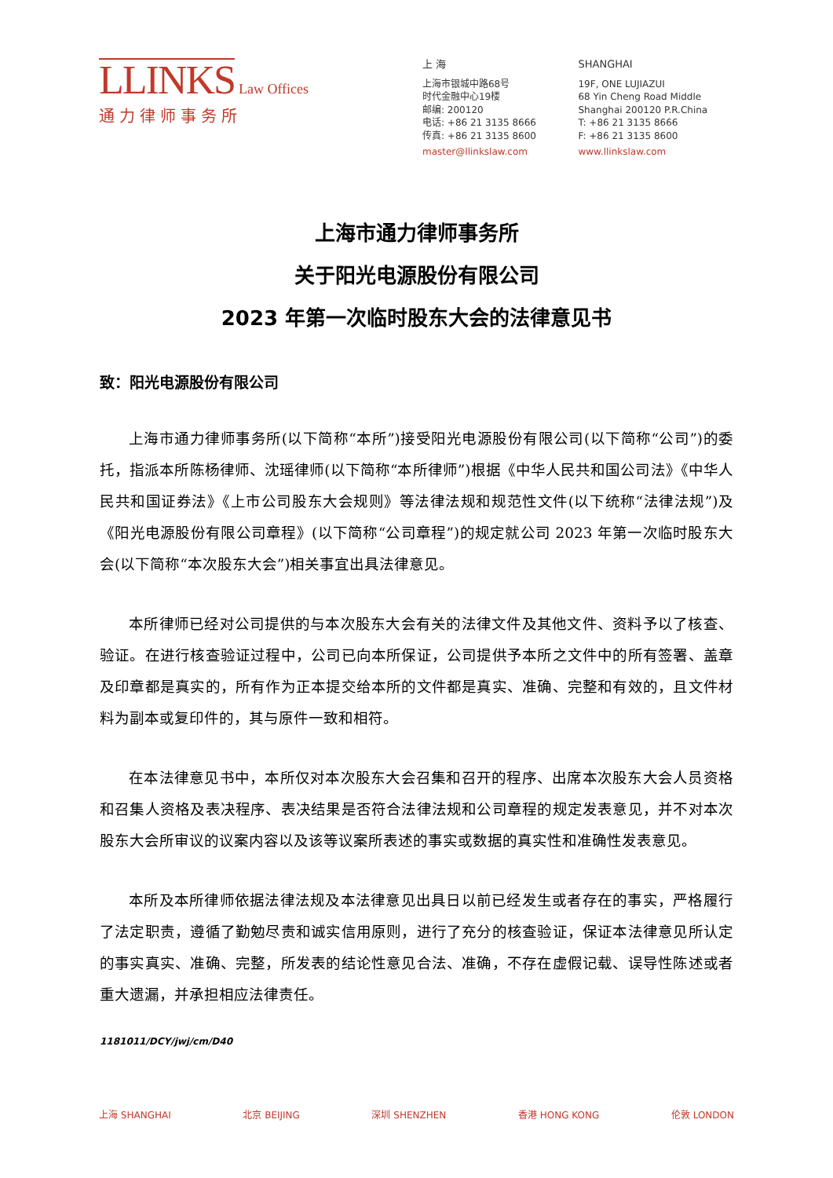LLINKS
Law Offices
通力律师事务所
上 海
上海市银城中路68号
时代金融中心19楼
邮编: 200120
电话: +86 21 3135 8666
传真: +86 21 3135 8600
master@llinkslaw.com
SHANGHAI
19F, ONE LUJIAZUI
68 Yin Cheng Road Middle
Shanghai 200120 P.R.China
T: +86 21 3135 8666
F: +86 21 3135 8600
www.llinkslaw.com
上海市通力律师事务所
关于阳光电源股份有限公司
2023 年第一次临时股东大会的法律意见书
致：阳光电源股份有限公司
上海市通力律师事务所(以下简称“本所”)接受阳光电源股份有限公司(以下简称“公司”)的委托，指派本所陈杨律师、沈瑶律师(以下简称“本所律师”)根据《中华人民共和国公司法》《中华人民共和国证券法》《上市公司股东大会规则》等法律法规和规范性文件(以下统称“法律法规”)及《阳光电源股份有限公司章程》(以下简称“公司章程”)的规定就公司 2023 年第一次临时股东大会(以下简称“本次股东大会”)相关事宜出具法律意见。
本所律师已经对公司提供的与本次股东大会有关的法律文件及其他文件、资料予以了核查、验证。在进行核查验证过程中，公司已向本所保证，公司提供予本所之文件中的所有签署、盖章及印章都是真实的，所有作为正本提交给本所的文件都是真实、准确、完整和有效的，且文件材料为副本或复印件的，其与原件一致和相符。
在本法律意见书中，本所仅对本次股东大会召集和召开的程序、出席本次股东大会人员资格和召集人资格及表决程序、表决结果是否符合法律法规和公司章程的规定发表意见，并不对本次股东大会所审议的议案内容以及该等议案所表述的事实或数据的真实性和准确性发表意见。
本所及本所律师依据法律法规及本法律意见出具日以前已经发生或者存在的事实，严格履行了法定职责，遵循了勤勉尽责和诚实信用原则，进行了充分的核查验证，保证本法律意见所认定的事实真实、准确、完整，所发表的结论性意见合法、准确，不存在虚假记载、误导性陈述或者重大遗漏，并承担相应法律责任。
1181011/DCY/jwj/cm/D40
上海 SHANGHAI 北京 BEIJING 深圳 SHENZHEN 香港 HONG KONG 伦敦 LONDON